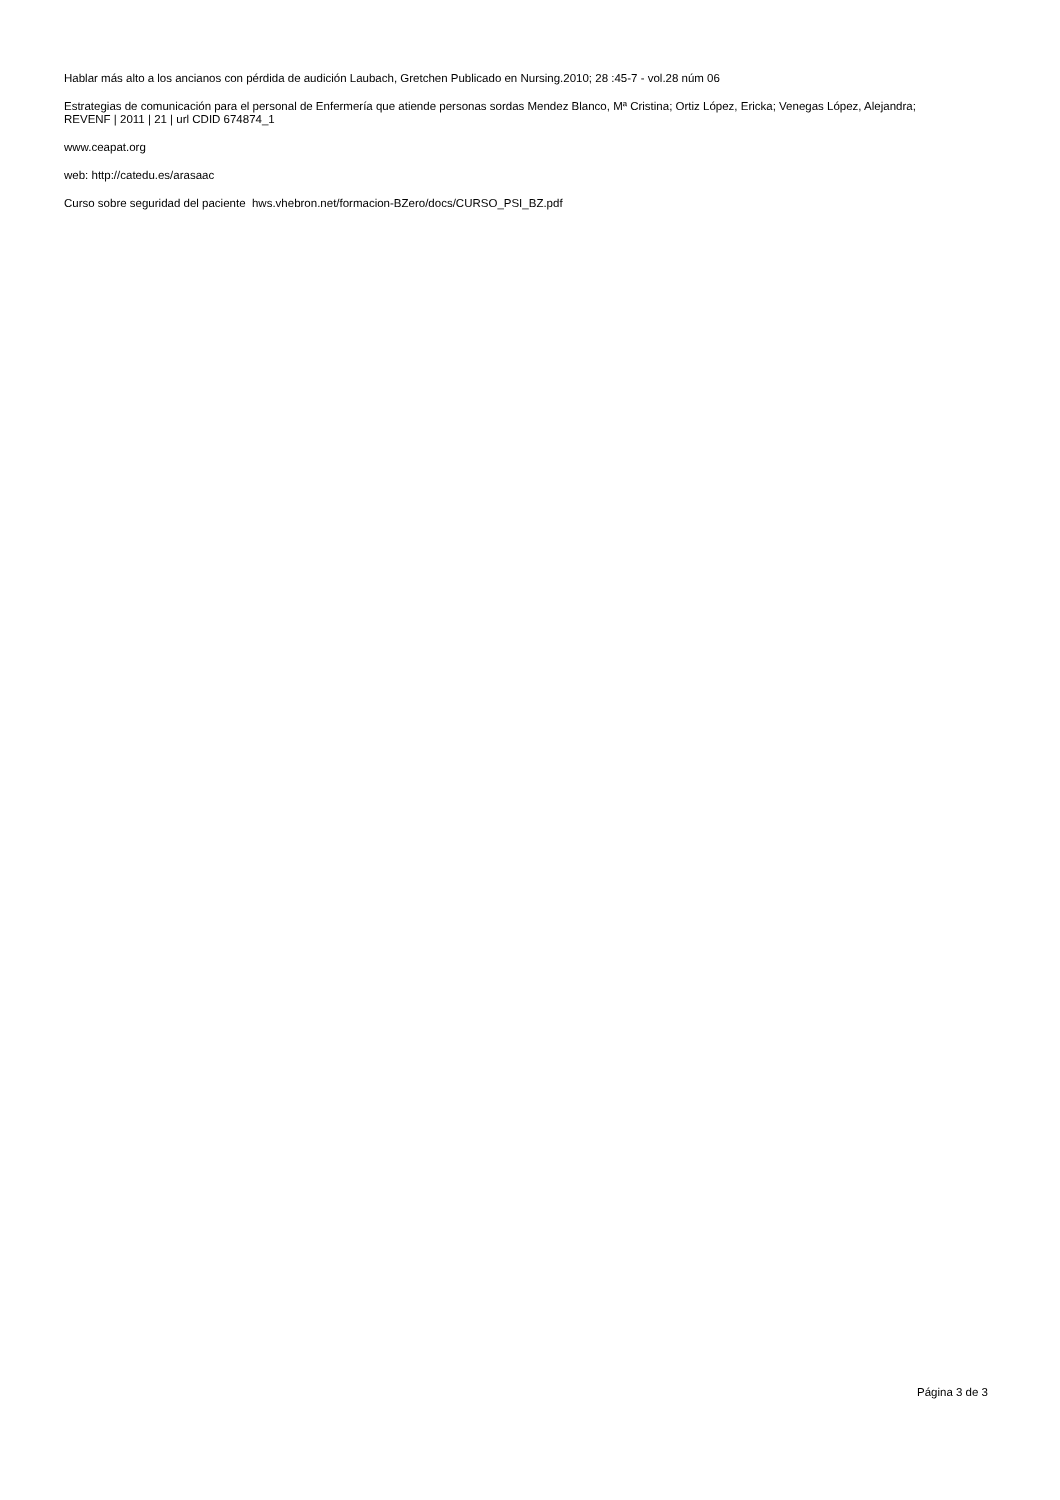Hablar más alto a los ancianos con pérdida de audición Laubach, Gretchen Publicado en Nursing.2010; 28 :45-7 - vol.28 núm 06
Estrategias de comunicación para el personal de Enfermería que atiende personas sordas Mendez Blanco, Mª Cristina; Ortiz López, Ericka; Venegas López, Alejandra; REVENF | 2011 | 21 | url CDID 674874_1
www.ceapat.org
web: http://catedu.es/arasaac
Curso sobre seguridad del paciente hws.vhebron.net/formacion-BZero/docs/CURSO_PSI_BZ.pdf
Página 3 de 3